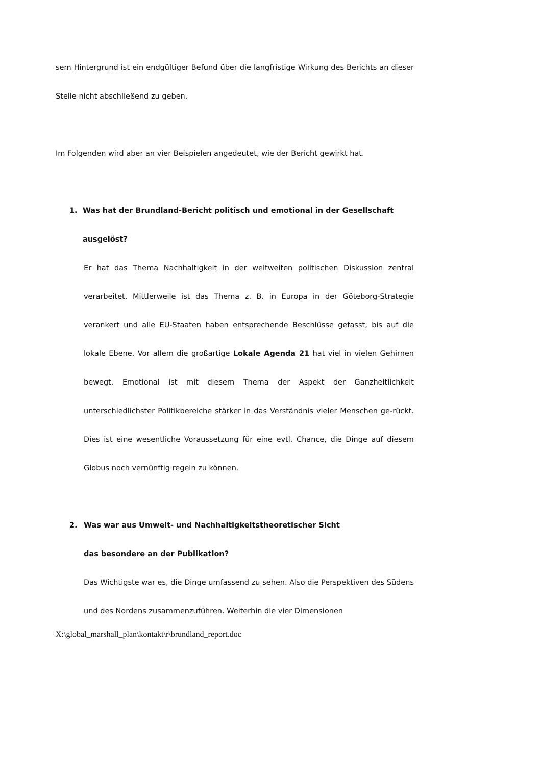sem Hintergrund ist ein endgültiger Befund über die langfristige Wirkung des Berichts an dieser Stelle nicht abschließend zu geben.
Im Folgenden wird aber an vier Beispielen angedeutet, wie der Bericht gewirkt hat.
1. Was hat der Brundland-Bericht politisch und emotional in der Gesellschaft ausgelöst?
Er hat das Thema Nachhaltigkeit in der weltweiten politischen Diskussion zentral verarbeitet. Mittlerweile ist das Thema z. B. in Europa in der Göteborg-Strategie verankert und alle EU-Staaten haben entsprechende Beschlüsse gefasst, bis auf die lokale Ebene. Vor allem die großartige Lokale Agenda 21 hat viel in vielen Gehirnen bewegt. Emotional ist mit diesem Thema der Aspekt der Ganzheitlichkeit unterschiedlichster Politikbereiche stärker in das Verständnis vieler Menschen ge-rückt. Dies ist eine wesentliche Voraussetzung für eine evtl. Chance, die Dinge auf diesem Globus noch vernünftig regeln zu können.
2. Was war aus Umwelt- und Nachhaltigkeitstheoretischer Sicht
das besondere an der Publikation?
Das Wichtigste war es, die Dinge umfassend zu sehen. Also die Perspektiven des Südens und des Nordens zusammenzuführen. Weiterhin die vier Dimensionen
X:\global_marshall_plan\kontakt\r\brundland_report.doc